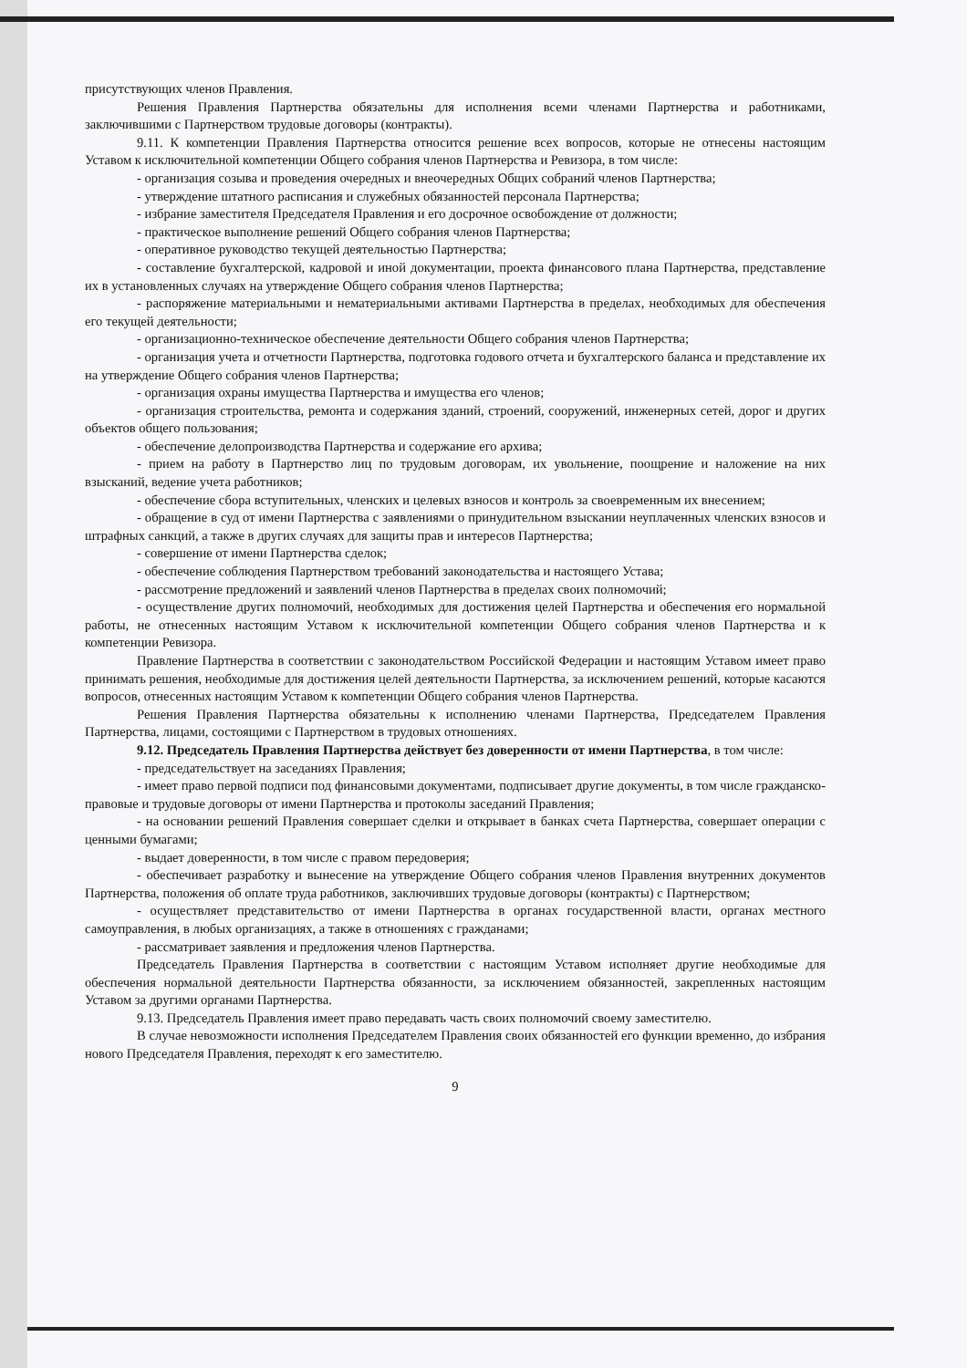присутствующих членов Правления.
Решения Правления Партнерства обязательны для исполнения всеми членами Партнерства и работниками, заключившими с Партнерством трудовые договоры (контракты).
9.11. К компетенции Правления Партнерства относится решение всех вопросов, которые не отнесены настоящим Уставом к исключительной компетенции Общего собрания членов Партнерства и Ревизора, в том числе:
- организация созыва и проведения очередных и внеочередных Общих собраний членов Партнерства;
- утверждение штатного расписания и служебных обязанностей персонала Партнерства;
- избрание заместителя Председателя Правления и его досрочное освобождение от должности;
- практическое выполнение решений Общего собрания членов Партнерства;
- оперативное руководство текущей деятельностью Партнерства;
- составление бухгалтерской, кадровой и иной документации, проекта финансового плана Партнерства, представление их в установленных случаях на утверждение Общего собрания членов Партнерства;
- распоряжение материальными и нематериальными активами Партнерства в пределах, необходимых для обеспечения его текущей деятельности;
- организационно-техническое обеспечение деятельности Общего собрания членов Партнерства;
- организация учета и отчетности Партнерства, подготовка годового отчета и бухгалтерского баланса и представление их на утверждение Общего собрания членов Партнерства;
- организация охраны имущества Партнерства и имущества его членов;
- организация строительства, ремонта и содержания зданий, строений, сооружений, инженерных сетей, дорог и других объектов общего пользования;
- обеспечение делопроизводства Партнерства и содержание его архива;
- прием на работу в Партнерство лиц по трудовым договорам, их увольнение, поощрение и наложение на них взысканий, ведение учета работников;
- обеспечение сбора вступительных, членских и целевых взносов и контроль за своевременным их внесением;
- обращение в суд от имени Партнерства с заявлениями о принудительном взыскании неуплаченных членских взносов и штрафных санкций, а также в других случаях для защиты прав и интересов Партнерства;
- совершение от имени Партнерства сделок;
- обеспечение соблюдения Партнерством требований законодательства и настоящего Устава;
- рассмотрение предложений и заявлений членов Партнерства в пределах своих полномочий;
- осуществление других полномочий, необходимых для достижения целей Партнерства и обеспечения его нормальной работы, не отнесенных настоящим Уставом к исключительной компетенции Общего собрания членов Партнерства и к компетенции Ревизора.
Правление Партнерства в соответствии с законодательством Российской Федерации и настоящим Уставом имеет право принимать решения, необходимые для достижения целей деятельности Партнерства, за исключением решений, которые касаются вопросов, отнесенных настоящим Уставом к компетенции Общего собрания членов Партнерства.
Решения Правления Партнерства обязательны к исполнению членами Партнерства, Председателем Правления Партнерства, лицами, состоящими с Партнерством в трудовых отношениях.
9.12. Председатель Правления Партнерства действует без доверенности от имени Партнерства, в том числе:
- председательствует на заседаниях Правления;
- имеет право первой подписи под финансовыми документами, подписывает другие документы, в том числе гражданско-правовые и трудовые договоры от имени Партнерства и протоколы заседаний Правления;
- на основании решений Правления совершает сделки и открывает в банках счета Партнерства, совершает операции с ценными бумагами;
- выдает доверенности, в том числе с правом передоверия;
- обеспечивает разработку и вынесение на утверждение Общего собрания членов Правления внутренних документов Партнерства, положения об оплате труда работников, заключивших трудовые договоры (контракты) с Партнерством;
- осуществляет представительство от имени Партнерства в органах государственной власти, органах местного самоуправления, в любых организациях, а также в отношениях с гражданами;
- рассматривает заявления и предложения членов Партнерства.
Председатель Правления Партнерства в соответствии с настоящим Уставом исполняет другие необходимые для обеспечения нормальной деятельности Партнерства обязанности, за исключением обязанностей, закрепленных настоящим Уставом за другими органами Партнерства.
9.13. Председатель Правления имеет право передавать часть своих полномочий своему заместителю.
В случае невозможности исполнения Председателем Правления своих обязанностей его функции временно, до избрания нового Председателя Правления, переходят к его заместителю.
9